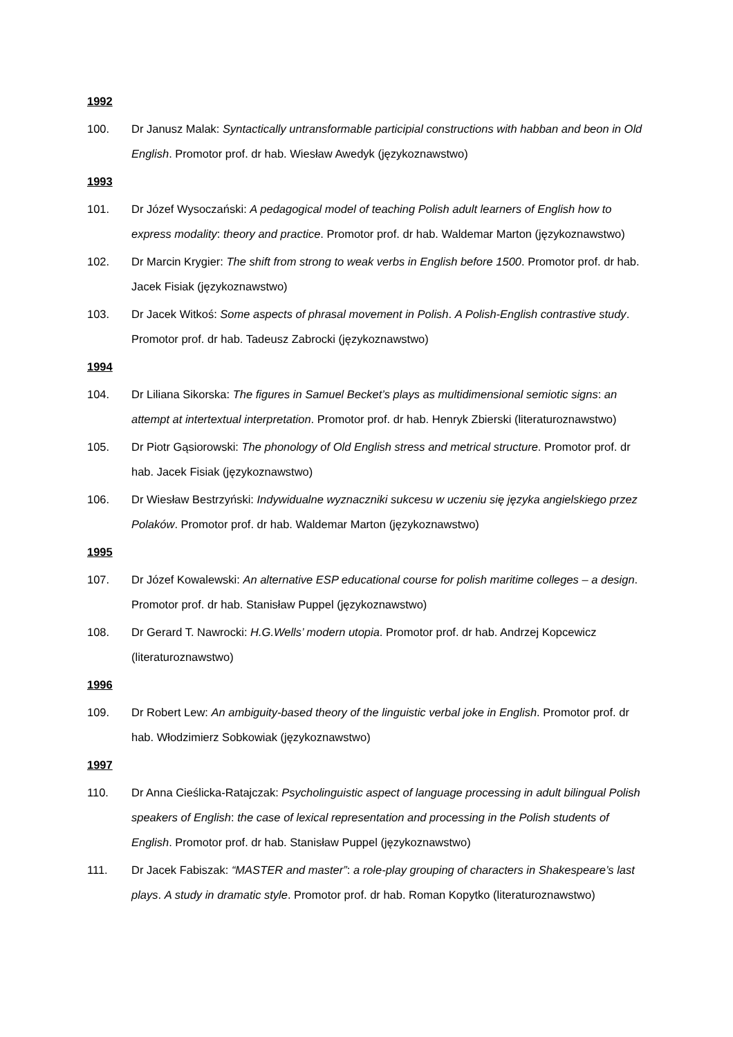1992
100. Dr Janusz Malak: Syntactically untransformable participial constructions with habban and beon in Old English. Promotor prof. dr hab. Wiesław Awedyk (językoznawstwo)
1993
101. Dr Józef Wysoczański: A pedagogical model of teaching Polish adult learners of English how to express modality: theory and practice. Promotor prof. dr hab. Waldemar Marton (językoznawstwo)
102. Dr Marcin Krygier: The shift from strong to weak verbs in English before 1500. Promotor prof. dr hab. Jacek Fisiak (językoznawstwo)
103. Dr Jacek Witkoś: Some aspects of phrasal movement in Polish. A Polish-English contrastive study. Promotor prof. dr hab. Tadeusz Zabrocki (językoznawstwo)
1994
104. Dr Liliana Sikorska: The figures in Samuel Becket’s plays as multidimensional semiotic signs: an attempt at intertextual interpretation. Promotor prof. dr hab. Henryk Zbierski (literaturoznawstwo)
105. Dr Piotr Gąsiorowski: The phonology of Old English stress and metrical structure. Promotor prof. dr hab. Jacek Fisiak (językoznawstwo)
106. Dr Wiesław Bestrzyński: Indywidualne wyznaczniki sukcesu w uczeniu się języka angielskiego przez Polaków. Promotor prof. dr hab. Waldemar Marton (językoznawstwo)
1995
107. Dr Józef Kowalewski: An alternative ESP educational course for polish maritime colleges – a design. Promotor prof. dr hab. Stanisław Puppel (językoznawstwo)
108. Dr Gerard T. Nawrocki: H.G.Wells’ modern utopia. Promotor prof. dr hab. Andrzej Kopcewicz (literaturoznawstwo)
1996
109. Dr Robert Lew: An ambiguity-based theory of the linguistic verbal joke in English. Promotor prof. dr hab. Włodzimierz Sobkowiak (językoznawstwo)
1997
110. Dr Anna Cieślicka-Ratajczak: Psycholinguistic aspect of language processing in adult bilingual Polish speakers of English: the case of lexical representation and processing in the Polish students of English. Promotor prof. dr hab. Stanisław Puppel (językoznawstwo)
111. Dr Jacek Fabiszak: “MASTER and master”: a role-play grouping of characters in Shakespeare’s last plays. A study in dramatic style. Promotor prof. dr hab. Roman Kopytko (literaturoznawstwo)